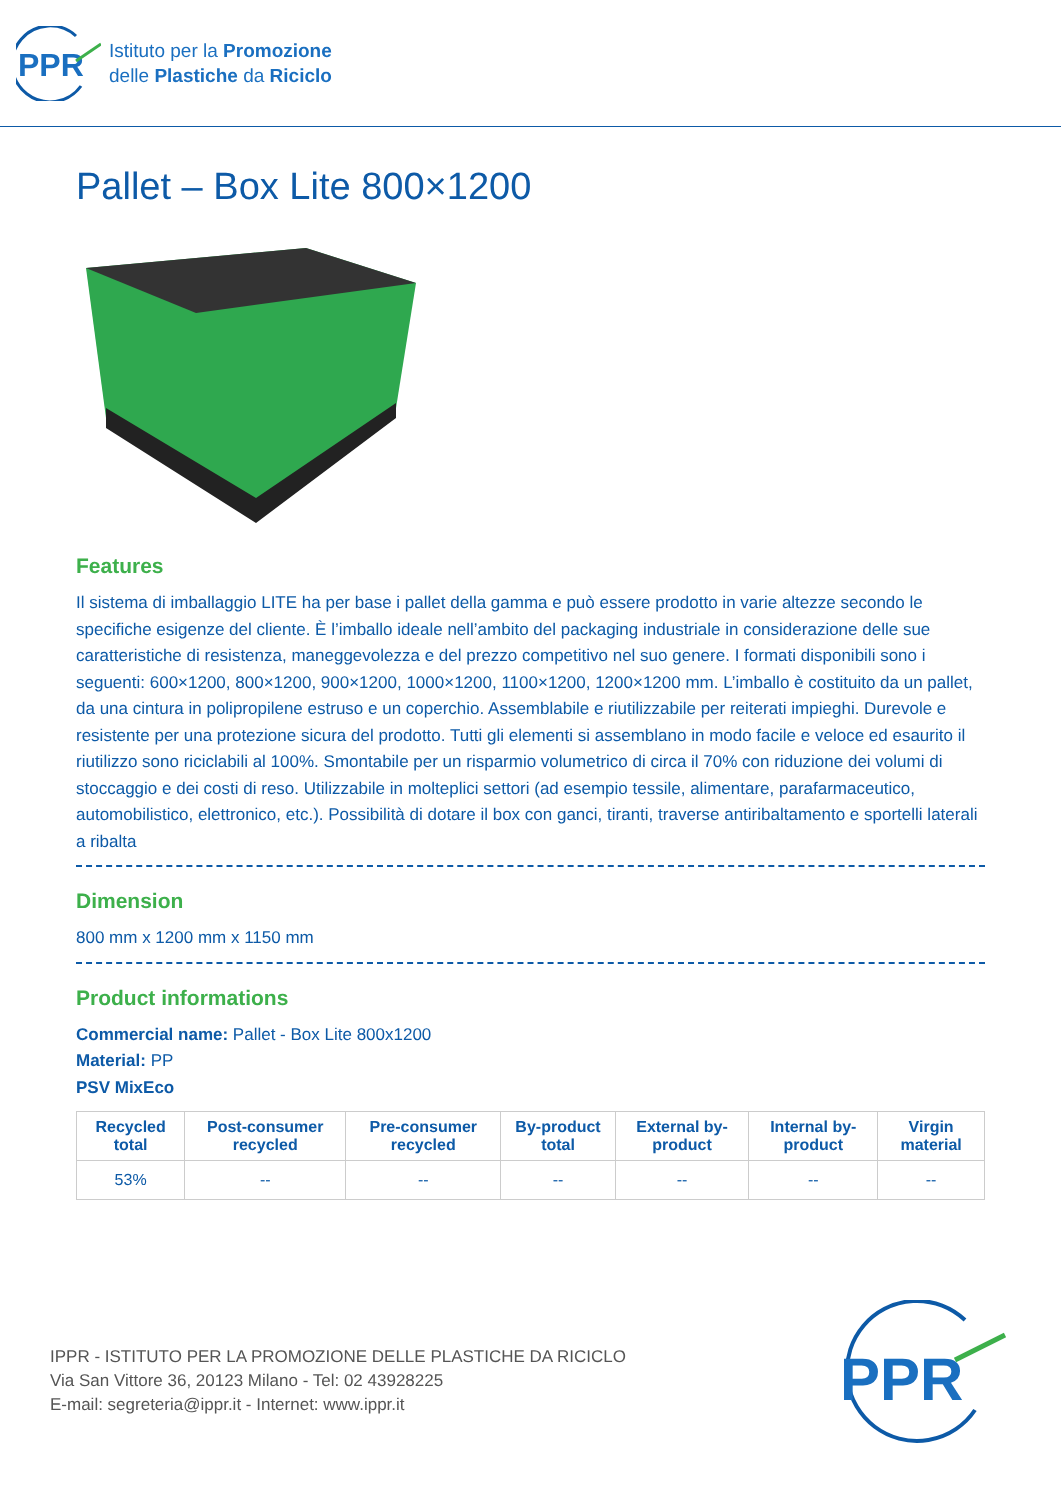PPR
Istituto per la Promozione
delle Plastiche da Riciclo
Pallet – Box Lite 800×1200
Features
Il sistema di imballaggio LITE ha per base i pallet della gamma e può essere prodotto in varie altezze secondo le specifiche esigenze del cliente. È l’imballo ideale nell’ambito del packaging industriale in considerazione delle sue caratteristiche di resistenza, maneggevolezza e del prezzo competitivo nel suo genere. I formati disponibili sono i seguenti: 600×1200, 800×1200, 900×1200, 1000×1200, 1100×1200, 1200×1200 mm. L’imballo è costituito da un pallet, da una cintura in polipropilene estruso e un coperchio. Assemblabile e riutilizzabile per reiterati impieghi. Durevole e resistente per una protezione sicura del prodotto. Tutti gli elementi si assemblano in modo facile e veloce ed esaurito il riutilizzo sono riciclabili al 100%. Smontabile per un risparmio volumetrico di circa il 70% con riduzione dei volumi di stoccaggio e dei costi di reso. Utilizzabile in molteplici settori (ad esempio tessile, alimentare, parafarmaceutico, automobilistico, elettronico, etc.). Possibilità di dotare il box con ganci, tiranti, traverse antiribaltamento e sportelli laterali a ribalta
Dimension
800 mm x 1200 mm x 1150 mm
Product informations
Commercial name: Pallet - Box Lite 800x1200
Material: PP
PSV MixEco
| Recycled total | Post-consumer recycled | Pre-consumer recycled | By-product total | External by-product | Internal by-product | Virgin material |
| --- | --- | --- | --- | --- | --- | --- |
| 53% | -- | -- | -- | -- | -- | -- |
IPPR - ISTITUTO PER LA PROMOZIONE DELLE PLASTICHE DA RICICLO
Via San Vittore 36, 20123 Milano - Tel: 02 43928225
E-mail: segreteria@ippr.it - Internet: www.ippr.it
PPR